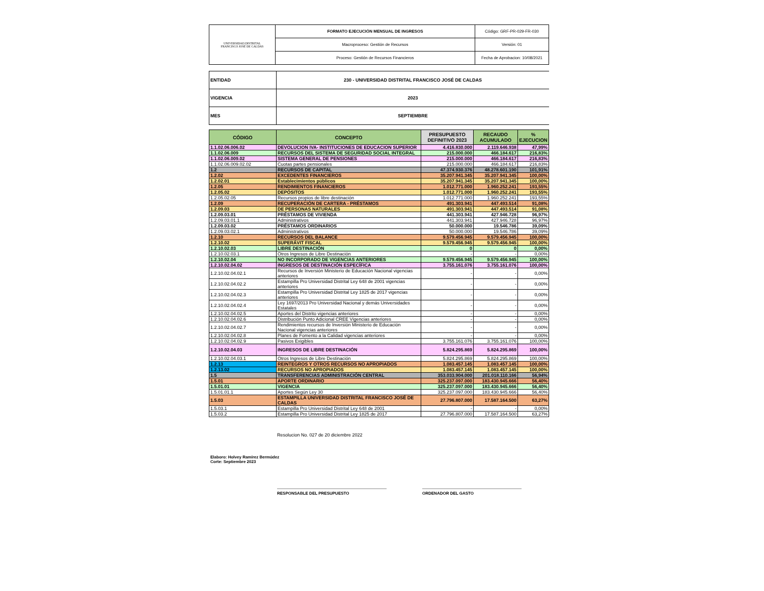| UNIVERSIDAD DISTRITAL FRANCISCO JOSÉ DE CALDAS | FORMATO EJECUCIÓN MENSUAL DE INGRESOS | Código: GRF-PR-029-FR-030 |
| | Macroproceso: Gestión de Recursos | Versión: 01 |
| | Proceso: Gestión de Recursos Financieros | Fecha de Aprobacion: 10/08/2021 |
| ENTIDAD | 230 - UNIVERSIDAD DISTRITAL FRANCISCO JOSÉ DE CALDAS |
| VIGENCIA | 2023 |
| MES | SEPTIEMBRE |
| CÓDIGO | CONCEPTO | PRESUPUESTO DEFINITIVO 2023 | RECAUDO ACUMULADO | % EJECUCION |
| --- | --- | --- | --- | --- |
| 1.1.02.06.006.02 | DEVOLUCION IVA- INSTITUCIONES DE EDUCACION SUPERIOR | 4.416.830.000 | 2.119.646.938 | 47,99% |
| 1.1.02.06.009 | RECURSOS DEL SISTEMA DE SEGURIDAD SOCIAL INTEGRAL | 215.000.000 | 466.184.617 | 216,83% |
| 1.1.02.06.009.02 | SISTEMA GENERAL DE PENSIONES | 215.000.000 | 466.184.617 | 216,83% |
| 1.1.02.06.009.02.02 | Cuotas partes pensionales | 215.000.000 | 466.184.617 | 216,83% |
| 1.2 | RECURSOS DE CAPITAL | 47.374.930.376 | 48.278.601.190 | 101,91% |
| 1.2.02 | EXCEDENTES FINANCIEROS | 35.207.941.345 | 35.207.941.345 | 100,00% |
| 1.2.02.01 | Establecimientos públicos | 35.207.941.345 | 35.207.941.345 | 100,00% |
| 1.2.05 | RENDIMIENTOS FINANCIEROS | 1.012.771.000 | 1.960.252.241 | 193,55% |
| 1.2.05.02 | DEPÓSITOS | 1.012.771.000 | 1.960.252.241 | 193,55% |
| 1.2.05.02.05 | Recursos propios de libre destinación | 1.012.771.000 | 1.960.252.241 | 193,55% |
| 1.2.09 | RECUPERACIÓN DE CARTERA - PRÉSTAMOS | 491.303.941 | 447.493.514 | 91,08% |
| 1.2.09.03 | DE PERSONAS NATURALES | 491.303.941 | 447.493.514 | 91,08% |
| 1.2.09.03.01 | PRÉSTAMOS DE VIVIENDA | 441.303.941 | 427.946.728 | 96,97% |
| 1.2.09.03.01.1 | Administrativos | 441.303.941 | 427.946.728 | 96,97% |
| 1.2.09.03.02 | PRÉSTAMOS ORDINARIOS | 50.000.000 | 19.546.786 | 39,09% |
| 1.2.09.03.02.1 | Administrativos | 50.000.000 | 19.546.786 | 39,09% |
| 1.2.10 | RECURSOS DEL BALANCE | 9.579.456.945 | 9.579.456.945 | 100,00% |
| 1.2.10.02 | SUPERÁVIT FISCAL | 9.579.456.945 | 9.579.456.945 | 100,00% |
| 1.2.10.02.03 | LIBRE DESTINACIÓN | 0 | 0 | 0,00% |
| 1.2.10.02.03.1 | Otros Ingresos de Libre Destinación | - | - | 0,00% |
| 1.2.10.02.04 | NO INCORPORADO DE VIGENCIAS ANTERIORES | 9.579.456.945 | 9.579.456.945 | 100,00% |
| 1.2.10.02.04.02 | INGRESOS DE DESTINACIÓN ESPECÍFICA | 3.755.161.076 | 3.755.161.076 | 100,00% |
| 1.2.10.02.04.02.1 | Recursos de Inversión Ministerio de Educación Nacional vigencias anteriores | - | - | 0,00% |
| 1.2.10.02.04.02.2 | Estampilla Pro Universidad Distrital Ley 648 de 2001 vigencias anteriores | - | - | 0,00% |
| 1.2.10.02.04.02.3 | Estampilla Pro Universidad Distrital Ley 1825 de 2017 vigencias anteriores | - | - | 0,00% |
| 1.2.10.02.04.02.4 | Ley 1697/2013 Pro Universidad Nacional y demás Universidades Estatales | - | - | 0,00% |
| 1.2.10.02.04.02.5 | Aportes del Distrito vigencias anteriores | - | - | 0,00% |
| 1.2.10.02.04.02.6 | Distribución Punto Adicional CREE Vigencias anteriores | - | - | 0,00% |
| 1.2.10.02.04.02.7 | Rendimientos recursos de Inversión Ministerio de Educación Nacional vigencias anteriores | - | - | 0,00% |
| 1.2.10.02.04.02.8 | Planes de Fomento a la Calidad vigencias anteriores | - | - | 0,00% |
| 1.2.10.02.04.02.9 | Pasivos Exigibles | 3.755.161.076 | 3.755.161.076 | 100,00% |
| 1.2.10.02.04.03 | INGRESOS DE LIBRE DESTINACIÓN | 5.824.295.869 | 5.824.295.869 | 100,00% |
| 1.2.10.02.04.03.1 | Otros Ingresos de Libre Destinación | 5.824.295.869 | 5.824.295.869 | 100,00% |
| 1.2.13 | REINTEGROS Y OTROS RECURSOS NO APROPIADOS | 1.083.457.145 | 1.083.457.145 | 100,00% |
| 1.2.13.02 | RECURSOS NO APROPIADOS | 1.083.457.145 | 1.083.457.145 | 100,00% |
| 1.5 | TRANSFERENCIAS ADMINISTRACIÓN CENTRAL | 353.033.904.000 | 201.018.110.166 | 56,94% |
| 1.5.01 | APORTE ORDINARIO | 325.237.097.000 | 183.430.945.666 | 56,40% |
| 1.5.01.01 | VIGENCIA | 325.237.097.000 | 183.430.945.666 | 56,40% |
| 1.5.01.01.1 | Aportes Según Ley 30 | 325.237.097.000 | 183.430.945.666 | 56,40% |
| 1.5.03 | ESTAMPILLA UNIVERSIDAD DISTRITAL FRANCISCO JOSÉ DE CALDAS | 27.796.807.000 | 17.587.164.500 | 63,27% |
| 1.5.03.1 | Estampilla Pro Universidad Distrital Ley 648 de 2001 | - | - | 0,00% |
| 1.5.03.2 | Estampilla Pro Universidad Distrital Ley 1825 de 2017 | 27.796.807.000 | 17.587.164.500 | 63,27% |
Resolucion No. 027 de 20 diciembre 2022
Elaboro: Holvey Ramírez Bermúdez
Corte: Septiembre 2023
RESPONSABLE DEL PRESUPUESTO ORDENADOR DEL GASTO